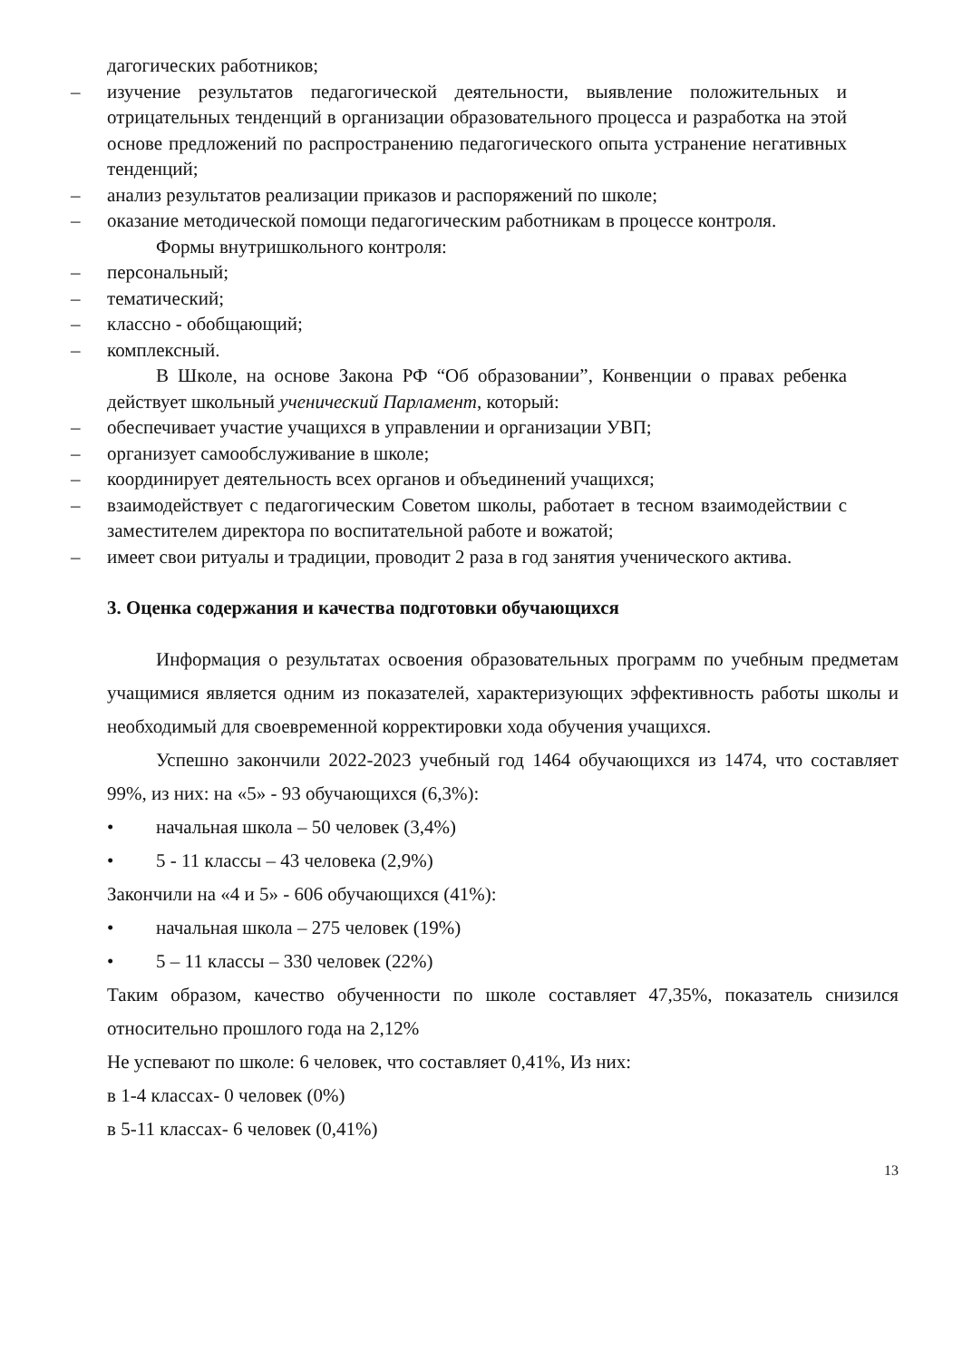дагогических работников;
– изучение результатов педагогической деятельности, выявление положительных и отрицательных тенденций в организации образовательного процесса и разработка на этой основе предложений по распространению педагогического опыта устранение негативных тенденций;
– анализ результатов реализации приказов и распоряжений по школе;
– оказание методической помощи педагогическим работникам в процессе контроля.
Формы внутришкольного контроля:
– персональный;
– тематический;
– классно - обобщающий;
– комплексный.
В Школе, на основе Закона РФ “Об образовании”, Конвенции о правах ребенка действует школьный ученический Парламент, который:
– обеспечивает участие учащихся в управлении и организации УВП;
– организует самообслуживание в школе;
– координирует деятельность всех органов и объединений учащихся;
– взаимодействует с педагогическим Советом школы, работает в тесном взаимодействии с заместителем директора по воспитательной работе и вожатой;
– имеет свои ритуалы и традиции, проводит 2 раза в год занятия ученического актива.
3. Оценка содержания и качества подготовки обучающихся
Информация о результатах освоения образовательных программ по учебным предметам учащимися является одним из показателей, характеризующих эффективность работы школы и необходимый для своевременной корректировки хода обучения учащихся.
Успешно закончили 2022-2023 учебный год 1464 обучающихся из 1474, что составляет 99%, из них: на «5» - 93 обучающихся (6,3%):
• начальная школа – 50 человек (3,4%)
• 5 - 11 классы – 43 человека (2,9%)
Закончили на «4 и 5» - 606 обучающихся (41%):
• начальная школа – 275 человек (19%)
• 5 – 11 классы – 330 человек (22%)
Таким образом, качество обученности по школе составляет 47,35%, показатель снизился относительно прошлого года на 2,12%
Не успевают по школе: 6 человек, что составляет 0,41%, Из них:
в 1-4 классах- 0 человек (0%)
в 5-11 классах- 6 человек (0,41%)
13